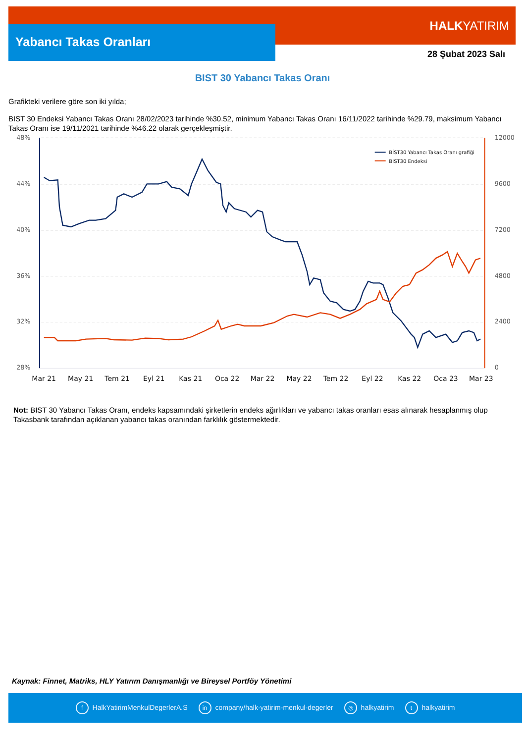Yabancı Takas Oranları
HALKYATIRIM
28 Şubat 2023 Salı
BIST 30 Yabancı Takas Oranı
Grafikteki verilere göre son iki yılda;
BIST 30 Endeksi Yabancı Takas Oranı 28/02/2023 tarihinde %30.52, minimum Yabancı Takas Oranı 16/11/2022 tarihinde %29.79, maksimum Yabancı Takas Oranı ise 19/11/2021 tarihinde %46.22 olarak gerçekleşmiştir.
48%
44%
40%
36%
32%
28%
12000
9600
7200
4800
2400
0
Mar 21
May 21
Tem 21
Eyl 21
Kas 21
Oca 22
Mar 22
May 22
Tem 22
Eyl 22
Kas 22
Oca 23
Mar 23
BİST30 Yabancı Takas Oranı grafiği
BIST30 Endeksi
Not: BIST 30 Yabancı Takas Oranı, endeks kapsamındaki şirketlerin endeks ağırlıkları ve yabancı takas oranları esas alınarak hesaplanmış olup Takasbank tarafından açıklanan yabancı takas oranından farklılık göstermektedir.
Kaynak: Finnet, Matriks, HLY Yatırım Danışmanlığı ve Bireysel Portföy Yönetimi
f HalkYatirimMenkulDegerlerA.S in company/halk-yatirim-menkul-degerler ◎ halkyatirim t halkyatirim